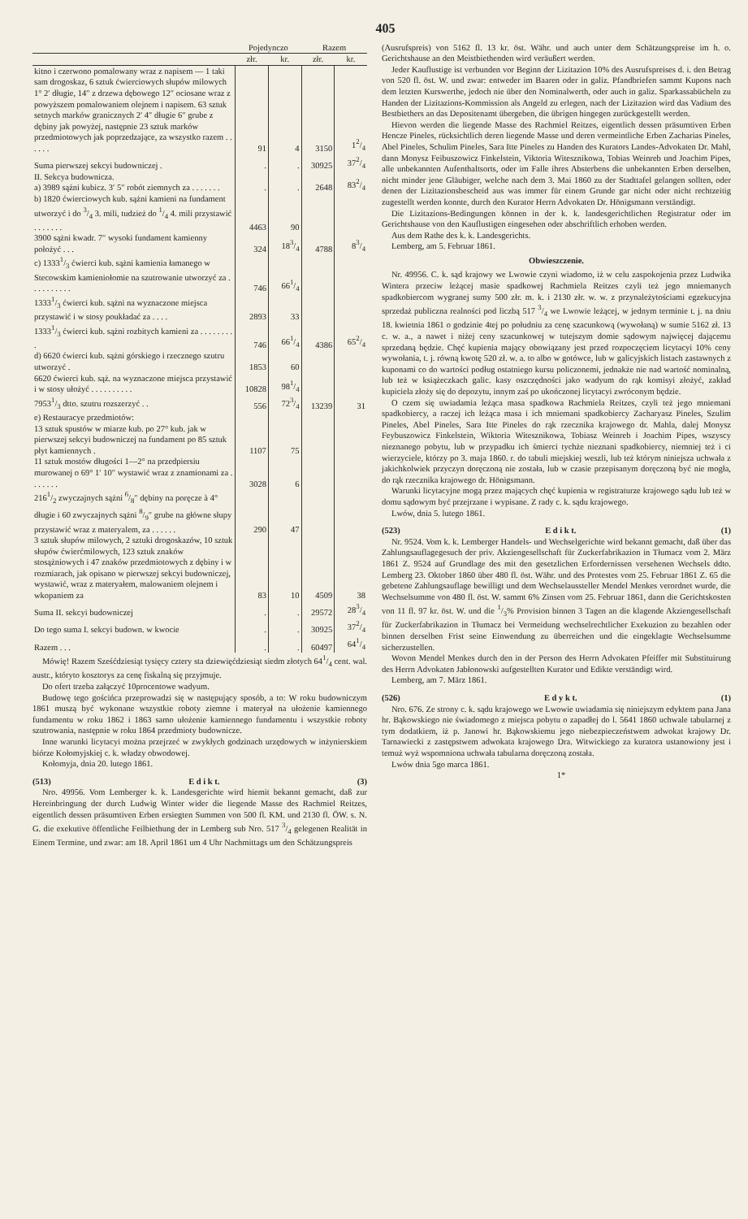405
| | Pojedynczo | | Razem | |
| --- | --- | --- | --- | --- |
| | złr. | kr. | złr. | kr. |
| kitno i czerwono pomalowany wraz z napisem — 1 taki sam drogoskaz, 6 sztuk ćwierciowych słupów milowych 1° 2′ długie, 14″ z drzewa dębowego 12″ ociosane wraz z powyższem pomalowaniem olejnem i napisem. 63 sztuk setnych marków granicznych 2′ 4″ długie 6″ grube z dębiny jak powyżej, następnie 23 sztuk marków przedmiotowych jak poprzedzające, za wszystko razem . . . . . . | 91 | 4 | 3150 | 12/4 |
| Suma pierwszej sekcyi budowniczej . | . | . | 30925 | 372/4 |
| II. Sekcya budownicza. a) 3989 sążni kubicz. 3′ 5″ robót ziemnych za . . . . . . . | . | . | 2648 | 832/4 |
| b) 1820 ćwierciowych kub. sążni kamieni na fundament utworzyć i do 3/4 3. mili, tudzież do 1/4 4. mili przystawić . . . . . . . | 4463 | 90 | | |
| 3900 sążni kwadr. 7″ wysoki fundament kamienny położyć . . . | 324 | 183/4 | 4788 | 83/4 |
| c) 13331/3 ćwierci kub. sążni kamienia łamanego w Stecowskim kamieniołomie na szutrowanie utworzyć za . . . . . . . . . . | 746 | 661/4 | | |
| 13331/3 ćwierci kub. sążni na wyznaczone miejsca przystawić i w stosy poukładać za . . . . | 2893 | 33 | | |
| 13331/3 ćwierci kub. sążni rozbitych kamieni za . . . . . . . . . | 746 | 661/4 | 4386 | 652/4 |
| d) 6620 ćwierci kub. sążni górskiego i rzecznego szutru utworzyć . | 1853 | 60 | | |
| 6620 ćwierci kub. sąż. na wyznaczone miejsca przystawić i w stosy ułożyć . . . . . . . . . . | 10828 | 981/4 | | |
| 79531/3 dtto. szutru rozszerzyć . . | 556 | 723/4 | 13239 | 31 |
| e) Restauracye przedmiotów: 13 sztuk spustów w miarze kub. po 27° kub. jak w pierwszej sekcyi budowniczej na fundament po 85 sztuk płyt kamiennych . | 1107 | 75 | | |
| 11 sztuk mostów długości 1—2° na przedpiersiu murowanej o 69° 1′ 10″ wystawić wraz z znamionami za . . . . . . . | 3028 | 6 | | |
| 2161/2 zwyczajnych sążni 6/8″ dębiny na poręcze à 4° długie i 60 zwyczajnych sążni 8/9″ grube na główne słupy przystawić wraz z materyalem, za . . . . . . | 290 | 47 | | |
| 3 sztuk słupów milowych, 2 sztuki drogoskazów, 10 sztuk słupów ćwierćmilowych, 123 sztuk znaków stosążniowych i 47 znaków przedmiotowych z dębiny i w rozmiarach, jak opisano w pierwszej sekcyi budowniczej, wystawić, wraz z materyałem, malowaniem olejnem i wkopaniem za | 83 | 10 | 4509 | 38 |
| Suma II. sekcyi budowniczej | . | . | 29572 | 283/4 |
| Do tego suma I. sekcyi budown. w kwocie | . | . | 30925 | 372/4 |
| Razem . . . | . | . | 60497 | 641/4 |
Mówię! Razem Sześćdziesiąt tysięcy cztery sta dziewięćdziesiąt siedm złotych 641/4 cent. wal. austr., któryto kosztorys za cenę fiskalną się przyjmuje.
Do ofert trzeba załączyć 10procentowe wadyum.
Budowę tego gościńca przeprowadzi się w następujący sposób, a to: W roku budowniczym 1861 muszą być wykonane wszystkie roboty ziemne i materyał na ułożenie kamiennego fundamentu w roku 1862 i 1863 samo ułożenie kamiennego fundamentu i wszystkie roboty szutrowania, następnie w roku 1864 przedmioty budownicze.
Inne warunki licytacyi można przejrzeć w zwykłych godzinach urzędowych w inżynierskiem biórze Kołomyjskiej c. k. władzy obwodowej.
Kołomyja, dnia 20. lutego 1861.
(513) E d i k t. (3)
Nro. 49956. Vom Lemberger k. k. Landesgerichte wird hiemit bekannt gemacht, daß zur Hereinbringung der durch Ludwig Winter wider die liegende Masse des Rachmiel Reitzes, eigentlich dessen präsumtiven Erben ersiegten Summen von 500 fl. KM. und 2130 fl. ÖW. s. N. G. die exekutive öffentliche Feilbiethung der in Lemberg sub Nro. 517 3/4 gelegenen Realität in Einem Termine, und zwar: am 18. April 1861 um 4 Uhr Nachmittags um den Schätzungspreis
(Ausrufspreis) von 5162 fl. 13 kr. öst. Währ. und auch unter dem Schätzungspreise im h. o. Gerichtshause an den Meistbiethenden wird veräußert werden.
Jeder Kauflustige ist verbunden vor Beginn der Lizitazion 10% des Ausrufspreises d. i. den Betrag von 520 fl. öst. W. und zwar: entweder im Baaren oder in galiz. Pfandbriefen sammt Kupons nach dem letzten Kurswerthe, jedoch nie über den Nominalwerth, oder auch in galiz. Sparkassabücheln zu Handen der Lizitazions-Kommission als Angeld zu erlegen, nach der Lizitazion wird das Vadium des Bestbiethers an das Depositenamt übergeben, die übrigen hingegen zurückgestellt werden.
Hievon werden die liegende Masse des Rachmiel Reitzes, eigentlich dessen präsumtiven Erben Hencze Pineles, rücksichtlich deren liegende Masse und deren vermeintliche Erben Zacharias Pineles, Abel Pineles, Schulim Pineles, Sara Itte Pineles zu Handen des Kurators Landes-Advokaten Dr. Mahl, dann Monysz Feibuszowicz Finkelstein, Viktoria Witesznikowa, Tobias Weinreb und Joachim Pipes, alle unbekannten Aufenthaltsorts, oder im Falle ihres Absterbens die unbekannten Erben derselben, nicht minder jene Gläubiger, welche nach dem 3. Mai 1860 zu der Stadttafel gelangen sollten, oder denen der Lizitazionsbescheid aus was immer für einem Grunde gar nicht oder nicht rechtzeitig zugestellt werden konnte, durch den Kurator Herrn Advokaten Dr. Hönigsmann verständigt.
Die Lizitazions-Bedingungen können in der k. k. landesgerichtlichen Registratur oder im Gerichtshause von den Kauflustigen eingesehen oder abschriftlich erhoben werden.
Aus dem Rathe des k. k. Landesgerichts.
Lemberg, am 5. Februar 1861.
Obwieszczenie.
Nr. 49956. C. k. sąd krajowy we Lwowie czyni wiadomo, iż w celu zaspokojenia przez Ludwika Wintera przeciw leżącej masie spadkowej Rachmiela Reitzes czyli też jego mniemanych spadkobiercom wygranej sumy 500 złr. m. k. i 2130 złr. w. w. z przynależytościami egzekucyjna sprzedaż publiczna realności pod liczbą 517 3/4 we Lwowie leżącej, w jednym terminie t. j. na dniu 18. kwietnia 1861 o godzinie 4tej po południu za cenę szacunkową (wywołaną) w sumie 5162 zł. 13 c. w. a., a nawet i niżej ceny szacunkowej w tutejszym domie sądowym najwięcej dającemu sprzedaną będzie. Chęć kupienia mający obowiązany jest przed rozpoczęciem licytacyi 10% ceny wywołania, t. j. równą kwotę 520 zł. w. a. to albo w gotówce, lub w galicyjskich listach zastawnych z kuponami co do wartości podług ostatniego kursu policzonemi, jednakże nie nad wartość nominalną, lub też w książeczkach galic. kasy oszczędności jako wadyum do rąk komisyi złożyć, zakład kupiciela złoży się do depozytu, innym zaś po ukończonej licytacyi zwróconym będzie.
O czem się uwiadamia leżąca masa spadkowa Rachmiela Reitzes, czyli też jego mniemani spadkobiercy, a raczej ich leżąca masa i ich mniemani spadkobiercy Zacharyasz Pineles, Szulim Pineles, Abel Pineles, Sara Itte Pineles do rąk rzecznika krajowego dr. Mahla, dalej Monysz Feybuszowicz Finkelstein, Wiktoria Witesznikowa, Tobiasz Weinreb i Joachim Pipes, wszyscy nieznanego pobytu, lub w przypadku ich śmierci tychże nieznani spadkobiercy, niemniej też i ci wierzyciele, którzy po 3. maja 1860. r. do tabuli miejskiej weszli, lub też którym niniejsza uchwała z jakichkolwiek przyczyn doręczoną nie została, lub w czasie przepisanym doręczoną być nie mogła, do rąk rzecznika krajowego dr. Hönigsmann.
Warunki licytacyjne mogą przez mających chęć kupienia w registraturze krajowego sądu lub też w domu sądowym być przejrzane i wypisane. Z rady c. k. sądu krajowego.
Lwów, dnia 5. lutego 1861.
(523) E d i k t. (1)
Nr. 9524. Vom k. k. Lemberger Handels- und Wechselgerichte wird bekannt gemacht, daß über das Zahlungsauflagegesuch der priv. Akziengesellschaft für Zuckerfabrikazion in Tłumacz vom 2. März 1861 Z. 9524 auf Grundlage des mit den gesetzlichen Erfordernissen versehenen Wechsels ddto. Lemberg 23. Oktober 1860 über 480 fl. öst. Währ. und des Protestes vom 25. Februar 1861 Z. 65 die gebetene Zahlungsauflage bewilligt und dem Wechselaussteller Mendel Menkes verordnet wurde, die Wechselsumme von 480 fl. öst. W. sammt 6% Zinsen vom 25. Februar 1861, dann die Gerichtskosten von 11 fl. 97 kr. öst. W. und die 1/3% Provision binnen 3 Tagen an die klagende Akziengesellschaft für Zuckerfabrikazion in Tłumacz bei Vermeidung wechselrechtlicher Exekuzion zu bezahlen oder binnen derselben Frist seine Einwendung zu überreichen und die eingeklagte Wechselsumme sicherzustellen.
Wovon Mendel Menkes durch den in der Person des Herrn Advokaten Pfeiffer mit Substituirung des Herrn Advokaten Jabłonowski aufgestellten Kurator und Edikte verständigt wird.
Lemberg, am 7. März 1861.
(526) E d y k t. (1)
Nro. 676. Ze strony c. k. sądu krajowego we Lwowie uwiadamia się niniejszym edyktem pana Jana hr. Bąkowskiego nie świadomego z miejsca pobytu o zapadłej do l. 5641 1860 uchwale tabularnej z tym dodatkiem, iż p. Janowi hr. Bąkowskiemu jego niebezpieczeństwem adwokat krajowy Dr. Tarnawiecki z zastępstwem adwokata krajowego Dra. Witwickiego za kuratora ustanowiony jest i temuż wyż wspomniona uchwała tabularna doręczoną została.
Lwów dnia 5go marca 1861.
1*